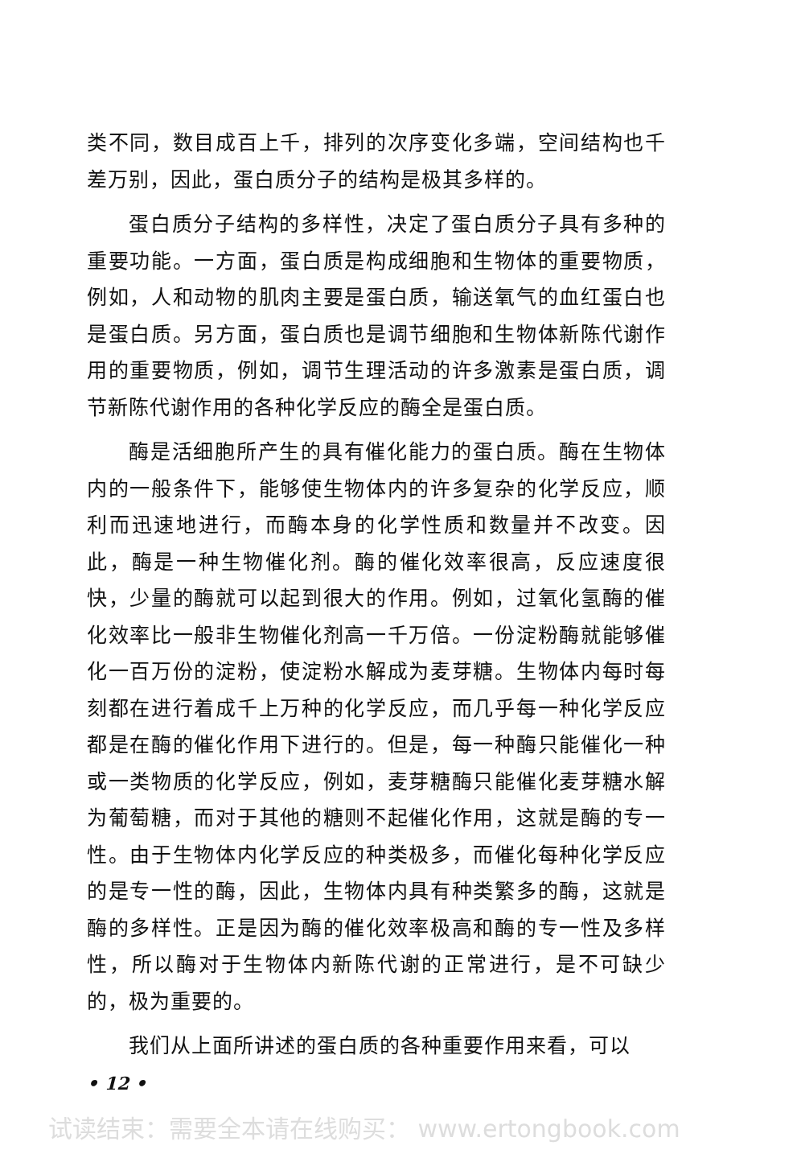类不同，数目成百上千，排列的次序变化多端，空间结构也千差万别，因此，蛋白质分子的结构是极其多样的。
蛋白质分子结构的多样性，决定了蛋白质分子具有多种的重要功能。一方面，蛋白质是构成细胞和生物体的重要物质，例如，人和动物的肌肉主要是蛋白质，输送氧气的血红蛋白也是蛋白质。另方面，蛋白质也是调节细胞和生物体新陈代谢作用的重要物质，例如，调节生理活动的许多激素是蛋白质，调节新陈代谢作用的各种化学反应的酶全是蛋白质。
酶是活细胞所产生的具有催化能力的蛋白质。酶在生物体内的一般条件下，能够使生物体内的许多复杂的化学反应，顺利而迅速地进行，而酶本身的化学性质和数量并不改变。因此，酶是一种生物催化剂。酶的催化效率很高，反应速度很快，少量的酶就可以起到很大的作用。例如，过氧化氢酶的催化效率比一般非生物催化剂高一千万倍。一份淀粉酶就能够催化一百万份的淀粉，使淀粉水解成为麦芽糖。生物体内每时每刻都在进行着成千上万种的化学反应，而几乎每一种化学反应都是在酶的催化作用下进行的。但是，每一种酶只能催化一种或一类物质的化学反应，例如，麦芽糖酶只能催化麦芽糖水解为葡萄糖，而对于其他的糖则不起催化作用，这就是酶的专一性。由于生物体内化学反应的种类极多，而催化每种化学反应的是专一性的酶，因此，生物体内具有种类繁多的酶，这就是酶的多样性。正是因为酶的催化效率极高和酶的专一性及多样性，所以酶对于生物体内新陈代谢的正常进行，是不可缺少的，极为重要的。
我们从上面所讲述的蛋白质的各种重要作用来看，可以
• 12 •
试读结束：需要全本请在线购买： www.ertongbook.com